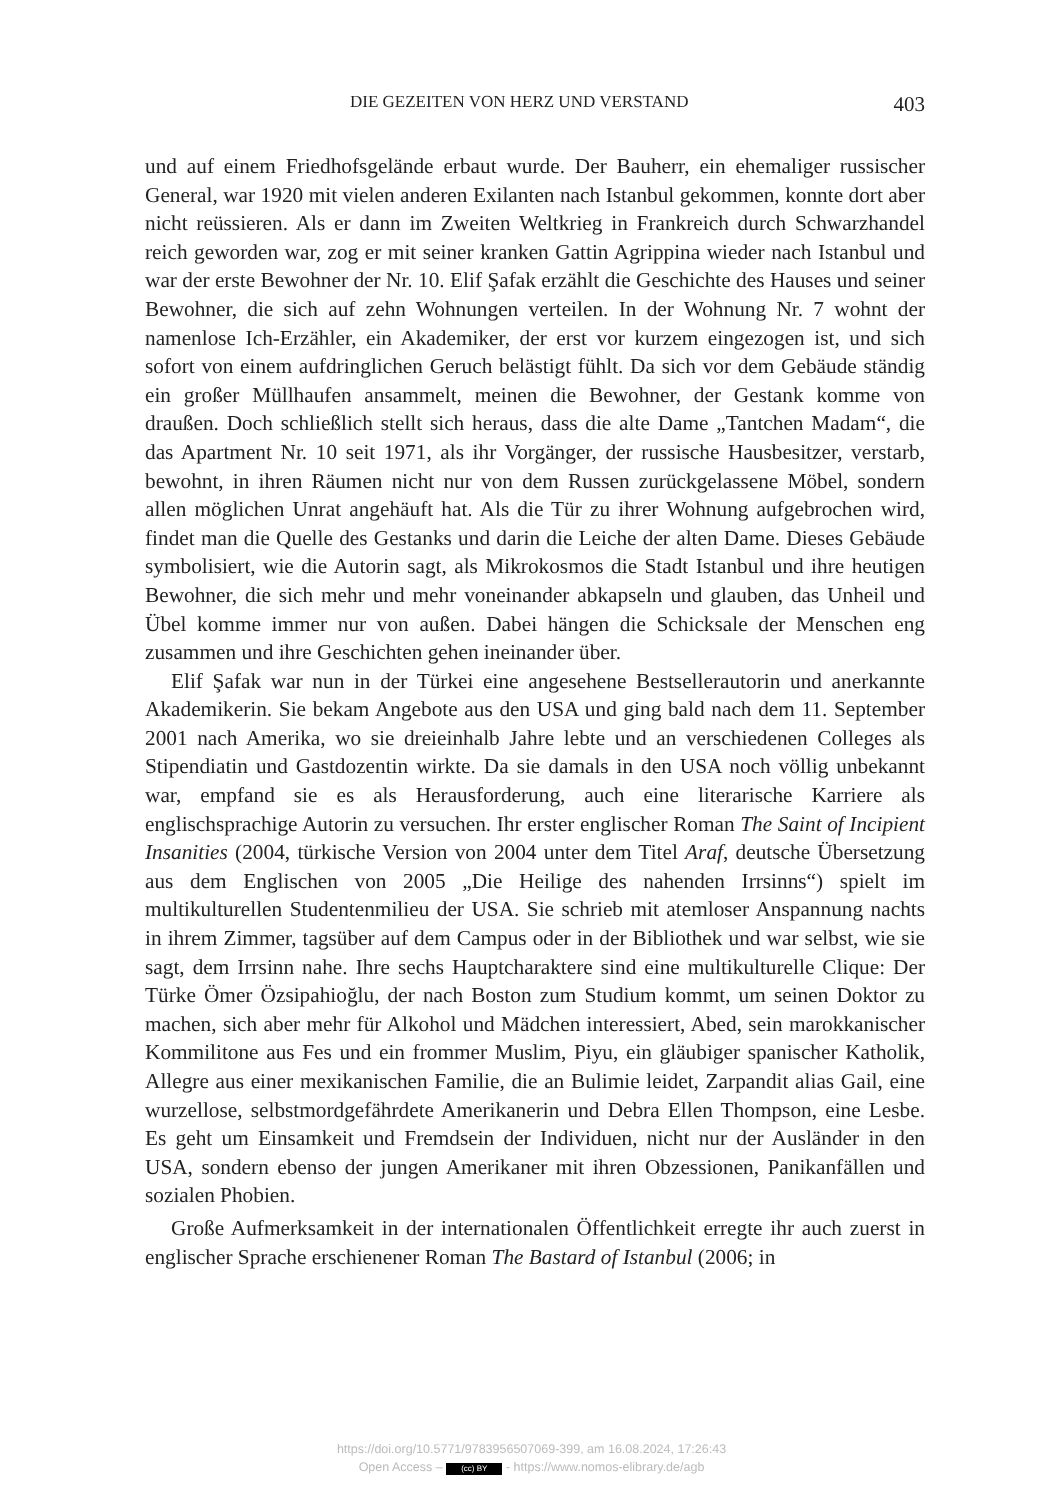DIE GEZEITEN VON HERZ UND VERSTAND 403
und auf einem Friedhofsgelände erbaut wurde. Der Bauherr, ein ehemaliger russischer General, war 1920 mit vielen anderen Exilanten nach Istanbul gekommen, konnte dort aber nicht reüssieren. Als er dann im Zweiten Weltkrieg in Frankreich durch Schwarzhandel reich geworden war, zog er mit seiner kranken Gattin Agrippina wieder nach Istanbul und war der erste Bewohner der Nr. 10. Elif Şafak erzählt die Geschichte des Hauses und seiner Bewohner, die sich auf zehn Wohnungen verteilen. In der Wohnung Nr. 7 wohnt der namenlose Ich-Erzähler, ein Akademiker, der erst vor kurzem eingezogen ist, und sich sofort von einem aufdringlichen Geruch belästigt fühlt. Da sich vor dem Gebäude ständig ein großer Müllhaufen ansammelt, meinen die Bewohner, der Gestank komme von draußen. Doch schließlich stellt sich heraus, dass die alte Dame „Tantchen Madam“, die das Apartment Nr. 10 seit 1971, als ihr Vorgänger, der russische Hausbesitzer, verstarb, bewohnt, in ihren Räumen nicht nur von dem Russen zurückgelassene Möbel, sondern allen möglichen Unrat angehäuft hat. Als die Tür zu ihrer Wohnung aufgebrochen wird, findet man die Quelle des Gestanks und darin die Leiche der alten Dame. Dieses Gebäude symbolisiert, wie die Autorin sagt, als Mikrokosmos die Stadt Istanbul und ihre heutigen Bewohner, die sich mehr und mehr voneinander abkapseln und glauben, das Unheil und Übel komme immer nur von außen. Dabei hängen die Schicksale der Menschen eng zusammen und ihre Geschichten gehen ineinander über.
Elif Şafak war nun in der Türkei eine angesehene Bestsellerautorin und anerkannte Akademikerin. Sie bekam Angebote aus den USA und ging bald nach dem 11. September 2001 nach Amerika, wo sie dreieinhalb Jahre lebte und an verschiedenen Colleges als Stipendiatin und Gastdozentin wirkte. Da sie damals in den USA noch völlig unbekannt war, empfand sie es als Herausforderung, auch eine literarische Karriere als englischsprachige Autorin zu versuchen. Ihr erster englischer Roman The Saint of Incipient Insanities (2004, türkische Version von 2004 unter dem Titel Araf, deutsche Übersetzung aus dem Englischen von 2005 „Die Heilige des nahenden Irrsinns“) spielt im multikulturellen Studentenmilieu der USA. Sie schrieb mit atemloser Anspannung nachts in ihrem Zimmer, tagsüber auf dem Campus oder in der Bibliothek und war selbst, wie sie sagt, dem Irrsinn nahe. Ihre sechs Hauptcharaktere sind eine multikulturelle Clique: Der Türke Ömer Özsipahioğlu, der nach Boston zum Studium kommt, um seinen Doktor zu machen, sich aber mehr für Alkohol und Mädchen interessiert, Abed, sein marokkanischer Kommilitone aus Fes und ein frommer Muslim, Piyu, ein gläubiger spanischer Katholik, Allegre aus einer mexikanischen Familie, die an Bulimie leidet, Zarpandit alias Gail, eine wurzellose, selbstmordgefährdete Amerikanerin und Debra Ellen Thompson, eine Lesbe. Es geht um Einsamkeit und Fremdsein der Individuen, nicht nur der Ausländer in den USA, sondern ebenso der jungen Amerikaner mit ihren Obzessionen, Panikanfällen und sozialen Phobien.
Große Aufmerksamkeit in der internationalen Öffentlichkeit erregte ihr auch zuerst in englischer Sprache erschienener Roman The Bastard of Istanbul (2006; in
https://doi.org/10.5771/9783956507069-399, am 16.08.2024, 17:26:43
Open Access – (cc) BY - https://www.nomos-elibrary.de/agb